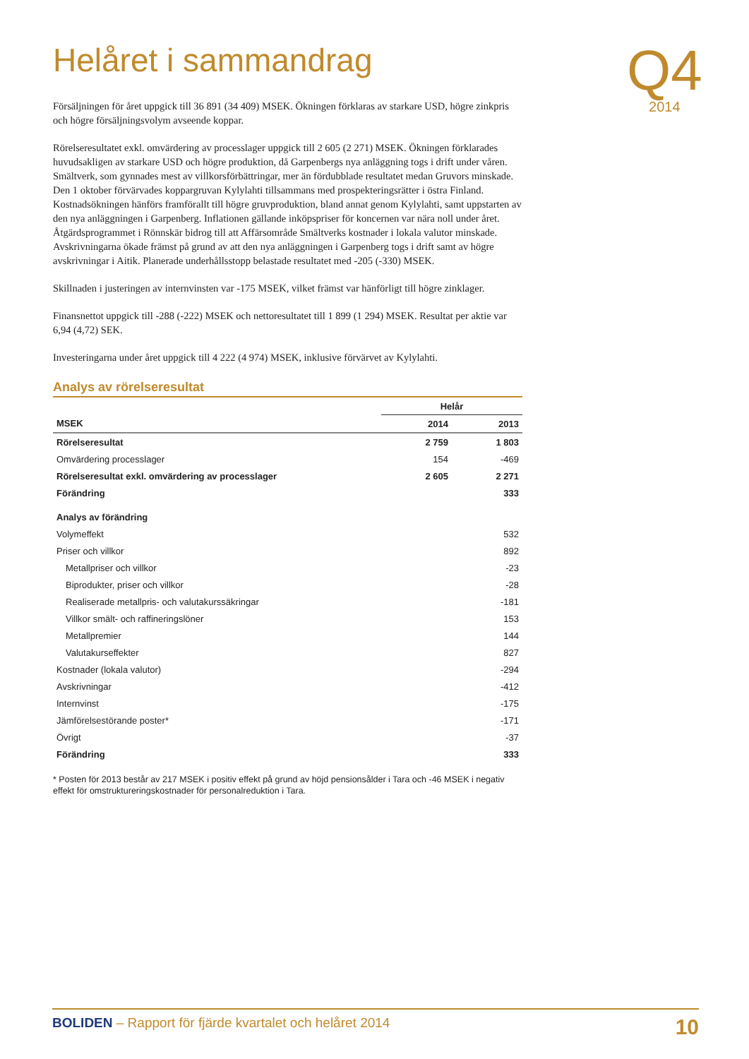Q4
2014
Helåret i sammandrag
Försäljningen för året uppgick till 36 891 (34 409) MSEK. Ökningen förklaras av starkare USD, högre zinkpris och högre försäljningsvolym avseende koppar.
Rörelseresultatet exkl. omvärdering av processlager uppgick till 2 605 (2 271) MSEK. Ökningen förklara­des huvudsakligen av starkare USD och högre produktion, då Garpenbergs nya anläggning togs i drift under våren. Smältverk, som gynnades mest av villkorsförbättringar, mer än fördubblade resultatet medan Gruvors minskade. Den 1 oktober förvärvades koppargruvan Kylylahti tillsammans med prospekterings­rätter i östra Finland. Kostnadsökningen hänförs framförallt till högre gruvproduktion, bland annat ge­nom Kylylahti, samt uppstarten av den nya anläggningen i Garpenberg. Inflationen gällande inköpspriser för koncernen var nära noll under året. Åtgärdsprogrammet i Rönnskär bidrog till att Affärsområde Smältverks kostnader i lokala valutor minskade. Avskrivningarna ökade främst på grund av att den nya anläggningen i Garpenberg togs i drift samt av högre avskrivningar i Aitik. Planerade underhållsstopp be­lastade resultatet med -205 (-330) MSEK.
Skillnaden i justeringen av internvinsten var -175 MSEK, vilket främst var hänförligt till högre zinklager.
Finansnettot uppgick till -288 (-222) MSEK och nettoresultatet till 1 899 (1 294) MSEK. Resultat per aktie var 6,94 (4,72) SEK.
Investeringarna under året uppgick till 4 222 (4 974) MSEK, inklusive förvärvet av Kylylahti.
Analys av rörelseresultat
| | Helår | |
| --- | --- | --- |
| MSEK | 2014 | 2013 |
| Rörelseresultat | 2 759 | 1 803 |
| Omvärdering processlager | 154 | -469 |
| Rörelseresultat exkl. omvärdering av processlager | 2 605 | 2 271 |
| Förändring | | 333 |
| Analys av förändring | | |
| Volymeffekt | | 532 |
| Priser och villkor | | 892 |
| Metallpriser och villkor | | -23 |
| Biprodukter, priser och villkor | | -28 |
| Realiserade metallpris- och valutakurssäkringar | | -181 |
| Villkor smält- och raffineringslöner | | 153 |
| Metallpremier | | 144 |
| Valutakurseffekter | | 827 |
| Kostnader (lokala valutor) | | -294 |
| Avskrivningar | | -412 |
| Internvinst | | -175 |
| Jämförelsestörande poster* | | -171 |
| Övrigt | | -37 |
| Förändring | | 333 |
* Posten för 2013 består av 217 MSEK i positiv effekt på grund av höjd pensionsålder i Tara och -46 MSEK i negativ effekt för omstruktureringskostnader för personalreduktion i Tara.
BOLIDEN – Rapport för fjärde kvartalet och helåret 2014 10